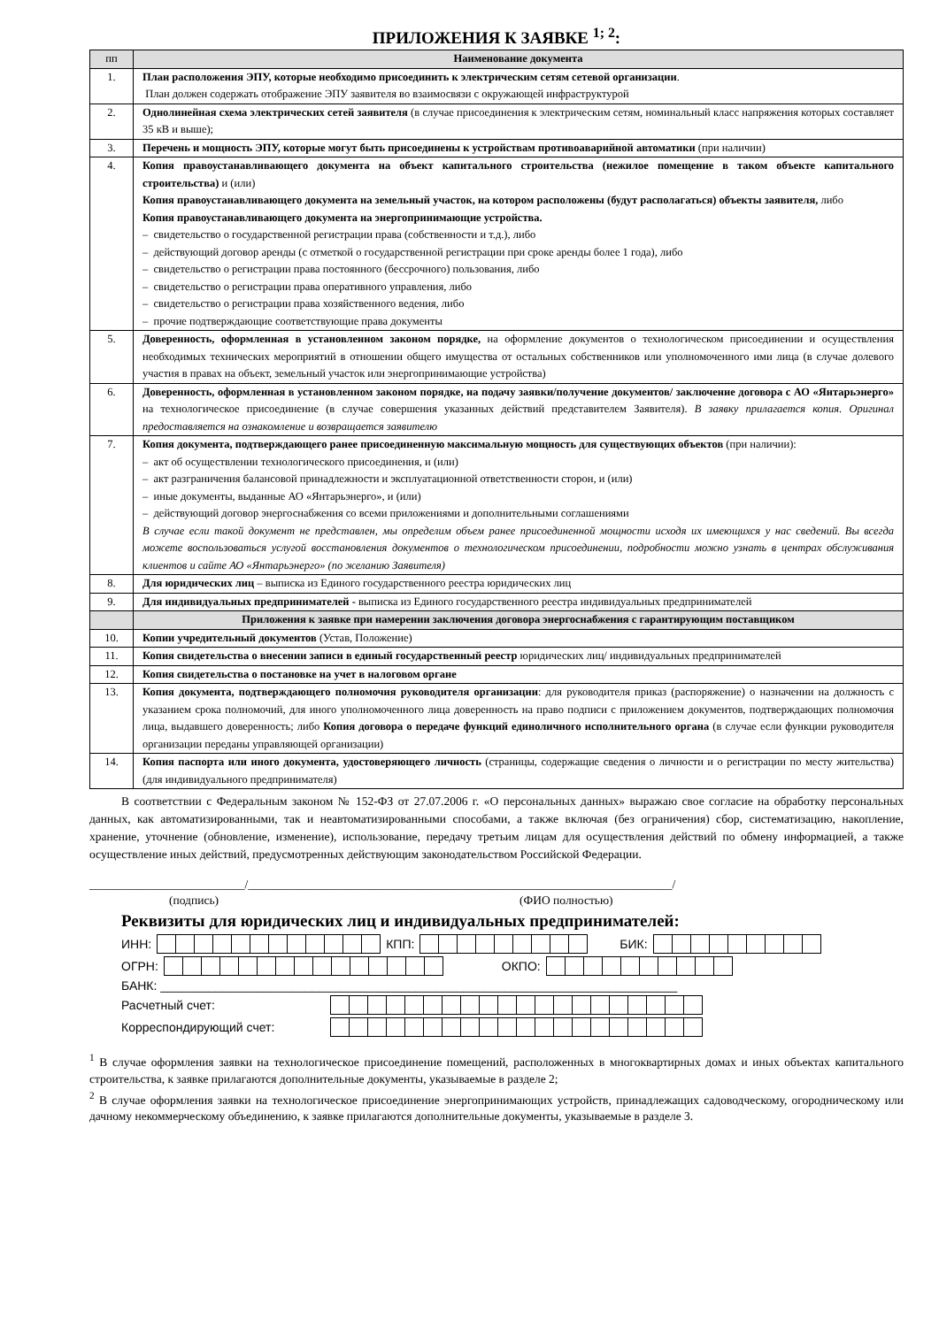ПРИЛОЖЕНИЯ К ЗАЯВКЕ <sup>1; 2</sup>:
| пп | Наименование документа |
| --- | --- |
| 1. | План расположения ЭПУ, которые необходимо присоединить к электрическим сетям сетевой организации . План должен содержать отображение ЭПУ заявителя во взаимосвязи с окружающей инфраструктурой |
| 2. | Однолинейная схема электрических сетей заявителя (в случае присоединения к электрическим сетям, номинальный класс напряжения которых составляет 35 кВ и выше); |
| 3. | Перечень и мощность ЭПУ, которые могут быть присоединены к устройствам противоаварийной автоматики (при наличии) |
| 4. | Копия правоустанавливающего документа на объект капитального строительства (нежилое помещение в таком объекте капитального строительства) и (или) Копия правоустанавливающего документа на земельный участок, на котором расположены (будут располагаться) объекты заявителя, либо Копия правоустанавливающего документа на энергопринимающие устройства. – свидетельство о государственной регистрации права (собственности и т.д.), либо – действующий договор аренды (с отметкой о государственной регистрации при сроке аренды более 1 года), либо – свидетельство о регистрации права постоянного (бессрочного) пользования, либо – свидетельство о регистрации права оперативного управления, либо – свидетельство о регистрации права хозяйственного ведения, либо – прочие подтверждающие соответствующие права документы |
| 5. | Доверенность, оформленная в установленном законом порядке, на оформление документов о технологическом присоединении и осуществления необходимых технических мероприятий в отношении общего имущества от остальных собственников или уполномоченного ими лица (в случае долевого участия в правах на объект, земельный участок или энергопринимающие устройства) |
| 6. | Доверенность, оформленная в установленном законом порядке, на подачу заявки/получение документов/ заключение договора с АО «Янтарьэнерго» на технологическое присоединение (в случае совершения указанных действий представителем Заявителя). В заявку прилагается копия. Оригинал предоставляется на ознакомление и возвращается заявителю |
| 7. | Копия документа, подтверждающего ранее присоединенную максимальную мощность для существующих объектов (при наличии): – акт об осуществлении технологического присоединения, и (или) – акт разграничения балансовой принадлежности и эксплуатационной ответственности сторон, и (или) – иные документы, выданные АО «Янтарьэнерго», и (или) – действующий договор энергоснабжения со всеми приложениями и дополнительными соглашениями В случае если такой документ не представлен, мы определим объем ранее присоединенной мощности исходя их имеющихся у нас сведений. Вы всегда можете воспользоваться услугой восстановления документов о технологическом присоединении, подробности можно узнать в центрах обслуживания клиентов и сайте АО «Янтарьэнерго» (по желанию Заявителя) |
| 8. | Для юридических лиц – выписка из Единого государственного реестра юридических лиц |
| 9. | Для индивидуальных предпринимателей - выписка из Единого государственного реестра индивидуальных предпринимателей |
| | Приложения к заявке при намерении заключения договора энергоснабжения с гарантирующим поставщиком |
| 10. | Копии учредительный документов (Устав, Положение) |
| 11. | Копия свидетельства о внесении записи в единый государственный реестр юридических лиц/ индивидуальных предпринимателей |
| 12. | Копия свидетельства о постановке на учет в налоговом органе |
| 13. | Копия документа, подтверждающего полномочия руководителя организации : для руководителя приказ (распоряжение) о назначении на должность с указанием срока полномочий, для иного уполномоченного лица доверенность на право подписи с приложением документов, подтверждающих полномочия лица, выдавшего доверенность; либо Копия договора о передаче функций единоличного исполнительного органа (в случае если функции руководителя организации переданы управляющей организации) |
| 14. | Копия паспорта или иного документа, удостоверяющего личность (страницы, содержащие сведения о личности и о регистрации по месту жительства) (для индивидуального предпринимателя) |
В соответствии с Федеральным законом № 152-ФЗ от 27.07.2006 г. «О персональных данных» выражаю свое согласие на обработку персональных данных, как автоматизированными, так и неавтоматизированными способами, а также включая (без ограничения) сбор, систематизацию, накопление, хранение, уточнение (обновление, изменение), использование, передачу третьим лицам для осуществления действий по обмену информацией, а также осуществление иных действий, предусмотренных действующим законодательством Российской Федерации.
__________________________/_______________________________________________________________________/
(подпись) (ФИО полностью)
Реквизиты для юридических лиц и индивидуальных предпринимателей:
ИНН: КПП: БИК:
ОГРН: ОКПО:
БАНК: ___________________________________________________________________________
Расчетный счет:
Корреспондирующий счет:
<sup>1</sup> В случае оформления заявки на технологическое присоединение помещений, расположенных в многоквартирных домах и иных объектах капитального строительства, к заявке прилагаются дополнительные документы, указываемые в разделе 2;
<sup>2</sup> В случае оформления заявки на технологическое присоединение энергопринимающих устройств, принадлежащих садоводческому, огородническому или дачному некоммерческому объединению, к заявке прилагаются дополнительные документы, указываемые в разделе 3.